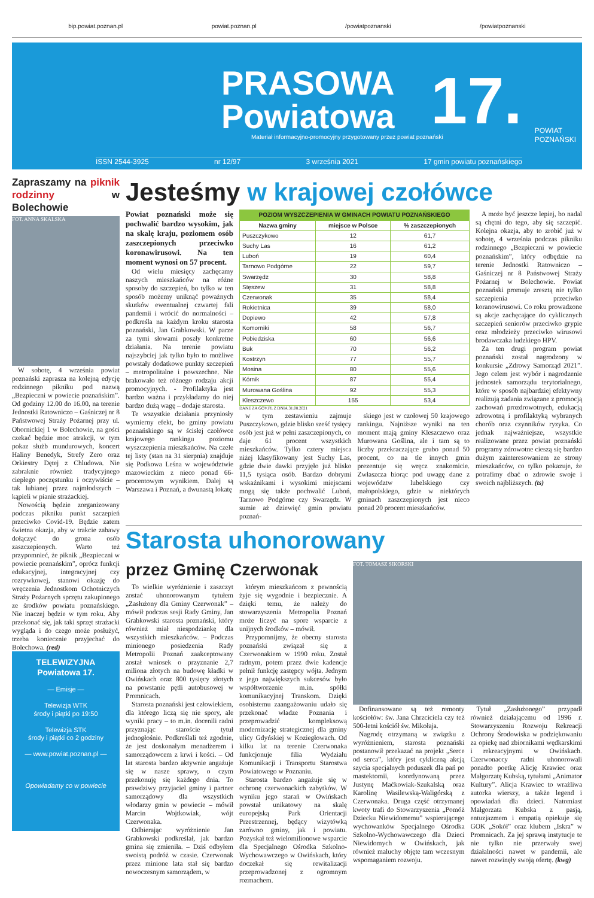bip.powiat.poznan.pl powiat.poznan.pl /powiatpoznanski /powiatpoznanski
PRASOWA
Powiatowa
17.
Materiał informacyjno-promocyjny przygotowany przez powiat poznański
POWIAT
POZNAŃSKI
ISSN 2544-3925 nr 12/97 3 września 2021 17 gmin powiatu poznańskiego
Zapraszamy na piknik rodzinny w Bolechowie
FOT. ANNA SKALSKA
W sobotę, 4 września powiat poznański zaprasza na kolejną edycję rodzinnego pikniku pod nazwą „Bezpieczni w powiecie poznańskim”. Od godziny 12.00 do 16.00, na terenie Jednostki Ratowniczo – Gaśniczej nr 8 Państwowej Straży Pożarnej przy ul. Obornickiej 1 w Bolechowie, na gości czekać będzie moc atrakcji, w tym pokaz służb mundurowych, koncert Haliny Benedyk, Strefy Zero oraz Orkiestry Dętej z Chludowa. Nie zabraknie również tradycyjnego ciepłego poczęstunku i oczywiście – tak lubianej przez najmłodszych – kąpieli w pianie strażackiej.
Nowością będzie zorganizowany podczas pikniku punkt szczepień przeciwko Covid-19. Będzie zatem świetna okazja, aby w trakcie zabawy dołączyć do grona osób zaszczepionych. Warto też przypomnieć, że piknik „Bezpieczni w powiecie poznańskim”, oprócz funkcji edukacyjnej, integracyjnej czy rozrywkowej, stanowi okazję do wręczenia Jednostkom Ochotniczych Straży Pożarnych sprzętu zakupionego ze środków powiatu poznańskiego. Nie inaczej będzie w tym roku. Aby przekonać się, jak taki sprzęt strażacki wygląda i do czego może posłużyć, trzeba koniecznie przyjechać do Bolechowa. (red)
TELEWIZYJNA Powiatowa 17.
— Emisje —
Telewizja WTK
środy i piątki po 19:50
Telewizja STK
środy i piątki co 2 godziny
— www.powiat.poznan.pl —
Opowiadamy co w powiecie
Jesteśmy w krajowej czołówce
Powiat poznański może się pochwalić bardzo wysokim, jak na skalę kraju, poziomem osób zaszczepionych przeciwko koronawirusowi. Na ten moment wynosi on 57 procent.
Od wielu miesięcy zachęcamy naszych mieszkańców na różne sposoby do szczepień, bo tylko w ten sposób możemy uniknąć poważnych skutków ewentualnej czwartej fali pandemii i wrócić do normalności – podkreśla na każdym kroku starosta poznański, Jan Grabkowski. W parze za tymi słowami poszły konkretne działania. Na terenie powiatu najszybciej jak tylko było to możliwe powstały dodatkowe punkty szczepień – metropolitalne i powszechne. Nie brakowało też różnego rodzaju akcji promocyjnych. - Profilaktyka jest bardzo ważna i przykładamy do niej bardzo dużą wagę – dodaje starosta.
Te wszystkie działania przyniosły wymierny efekt, bo gminy powiatu poznańskiego są w ścisłej czołówce krajowego rankingu poziomu wyszczepienia mieszkańców. Na czele tej listy (stan na 31 sierpnia) znajduje się Podkowa Leśna w województwie mazowieckim z nieco ponad 66-procentowym wynikiem. Dalej są Warszawa i Poznań, a dwunastą lokatę
| POZIOM WYSZCZEPIENIA W GMINACH POWIATU POZNAŃSKIEGO | | |
| --- | --- | --- |
| Nazwa gminy | miejsce w Polsce | % zaszczepionych |
| Puszczykowo | 12 | 61,7 |
| Suchy Las | 16 | 61,2 |
| Luboń | 19 | 60,4 |
| Tarnowo Podgórne | 22 | 59,7 |
| Swarzędz | 30 | 58,8 |
| Stęszew | 31 | 58,8 |
| Czerwonak | 35 | 58,4 |
| Rokietnica | 39 | 58,0 |
| Dopiewo | 42 | 57,8 |
| Komorniki | 58 | 56,7 |
| Pobiedziska | 60 | 56,6 |
| Buk | 70 | 56,2 |
| Kostrzyn | 77 | 55,7 |
| Mosina | 80 | 55,6 |
| Kórnik | 87 | 55,4 |
| Murowana Goślina | 92 | 55,3 |
| Kleszczewo | 155 | 53,4 |
DANE ZA GOV.PL Z DNIA 31.08.2021
w tym zestawieniu zajmuje Puszczykowo, gdzie blisko sześć tysięcy osób jest już w pełni zaszczepionych, co daje 61 procent wszystkich mieszkańców. Tylko cztery miejsca niżej klasyfikowany jest Suchy Las, gdzie dwie dawki przyjęło już blisko 11,5 tysiąca osób. Bardzo dobrymi wskaźnikami i wysokimi miejscami mogą się także pochwalić Luboń, Tarnowo Podgórne czy Swarzędz. W sumie aż dziewięć gmin powiatu poznań-
skiego jest w czołowej 50 krajowego rankingu. Najniższe wyniki na ten moment mają gminy Kleszczewo oraz Murowana Goślina, ale i tam są to liczby przekraczające grubo ponad 50 procent, co na tle innych gmin prezentuje się wręcz znakomicie. Zwłaszcza biorąc pod uwagę dane z województw lubelskiego czy małopolskiego, gdzie w niektórych gminach zaszczepionych jest nieco ponad 20 procent mieszkańców.
A może być jeszcze lepiej, bo nadal są chętni do tego, aby się szczepić. Kolejna okazja, aby to zrobić już w sobotę, 4 września podczas pikniku rodzinnego „Bezpieczni w powiecie poznańskim”, który odbędzie na terenie Jednostki Ratowniczo – Gaśniczej nr 8 Państwowej Straży Pożarnej w Bolechowie. Powiat poznański promuje zresztą nie tylko szczepienia przeciwko koranowirusowi. Co roku prowadzone są akcje zachęcające do cyklicznych szczepień seniorów przeciwko grypie oraz młodzieży przeciwko wirusowi brodawczaka ludzkiego HPV.
Za ten drugi program powiat poznański został nagrodzony w konkursie „Zdrowy Samorząd 2021”. Jego celem jest wybór i nagrodzenie jednostek samorządu terytorialnego, które w sposób najbardziej efektywny realizują zadania związane z promocją zachowań prozdrowotnych, edukacją zdrowotną i profilaktyką wybranych chorób oraz czynników ryzyka. Co jednak najważniejsze, wszystkie realizowane przez powiat poznański programy zdrowotne cieszą się bardzo dużym zainteresowaniem ze strony mieszkańców, co tylko pokazuje, że potrafimy dbać o zdrowie swoje i swoich najbliższych. (ts)
Starosta uhonorowany
przez Gminę Czerwonak
To wielkie wyróżnienie i zaszczyt zostać uhonorowanym tytułem „Zasłużony dla Gminy Czerwonak” – mówił podczas sesji Rady Gminy, Jan Grabkowski starosta poznański, który również miał niespodziankę dla wszystkich mieszkańców. – Podczas minionego posiedzenia Rady Metropolii Poznań zaakceptowany został wniosek o przyznanie 2,7 miliona złotych na budowę kładki w Owińskach oraz 800 tysięcy złotych na powstanie pętli autobusowej w Promnicach.
Starosta poznański jest człowiekiem, dla którego liczą się nie spory, ale wyniki pracy – to m.in. docenili radni przyznając staroście tytuł jednogłośnie. Podkreślali też zgodnie, że jest doskonałym menadżerem i samorządowcem z krwi i kości. – Od lat starosta bardzo aktywnie angażuje się w nasze sprawy, o czym przekonuję się każdego dnia. To prawdziwy przyjaciel gminy i partner samorządowy dla wszystkich włodarzy gmin w powiecie – mówił Marcin Wojtkowiak, wójt Czerwonaka.
Odbierając wyróżnienie Jan Grabkowski podkreślał, jak bardzo gmina się zmieniła. – Dziś odbyłem swoistą podróż w czasie. Czerwonak przez minione lata stał się bardzo nowoczesnym samorządem, w
którym mieszkańcom z pewnością żyje się wygodnie i bezpiecznie. A dzięki temu, że należy do stowarzyszenia Metropolia Poznań może liczyć na spore wsparcie z unijnych środków – mówił.
Przypomnijmy, że obecny starosta poznański związał się z Czerwonakiem w 1990 roku. Został radnym, potem przez dwie kadencje pełnił funkcję zastępcy wójta. Jednym z jego największych sukcesów było współtworzenie m.in. spółki komunikacyjnej Transkom. Dzięki osobistemu zaangażowaniu udało się przekonać władze Poznania i przeprowadzić kompleksową modernizację strategicznej dla gminy ulicy Gdyńskiej w Koziegłowach. Od kilku lat na terenie Czerwonaka funkcjonuje filia Wydziału Komunikacji i Transportu Starostwa Powiatowego w Poznaniu.
Starosta bardzo angażuje się w ochronę czerwonackich zabytków. W wyniku jego starań w Owińskach powstał unikatowy na skalę europejską Park Orientacji Przestrzennej, będący wizytówką zarówno gminy, jak i powiatu. Pozyskał też wielomilionowe wsparcie dla Specjalnego Ośrodka Szkolno-Wychowawczego w Owińskach, który doczekał się rewitalizacji przeprowadzonej z ogromnym rozmachem.
FOT. TOMASZ SIKORSKI
Dofinansowane są też remonty kościołów: św. Jana Chrzciciela czy też 500-letni kościół św. Mikołaja.
Nagrodę otrzymaną w związku z wyróżnieniem, starosta poznański postanowił przekazać na projekt „Serce od serca”, który jest cykliczną akcją szycia specjalnych poduszek dla pań po mastektomii, koordynowaną przez Justynę Maćkowiak-Szukalską oraz Karolinę Wasilewską-Waligórską z Czerwonaka. Druga część otrzymanej kwoty trafi do Stowarzyszenia „Pomóż Dziecku Niewidomemu” wspierającego wychowanków Specjalnego Ośrodka Szkolno-Wychowawczego dla Dzieci Niewidomych w Owińskach, jak również maluchy objęte tam wczesnym wspomaganiem rozwoju.
Tytuł „Zasłużonego” przypadł również działającemu od 1996 r. Stowarzyszeniu Rozwoju Rekreacji Ochrony Środowiska w podziękowaniu za opiekę nad zbiornikami wędkarskimi i rekreacyjnymi w Owińskach. Czerwonaccy radni uhonorowali ponadto poetkę Alicję Krawiec oraz Małgorzatę Kubską, tytułami „Animator Kultury”. Alicja Krawiec to wrażliwa autorka wierszy, a także legend i opowiadań dla dzieci. Natomiast Małgorzata Kubska z pasją, entuzjazmem i empatią opiekuje się GOK „Sokół” oraz klubem „Iskra” w Promnicach. Za jej sprawą instytucje te nie tylko nie przerwały swej działalności nawet w pandemii, ale nawet rozwinęły swoją ofertę. (kwg)